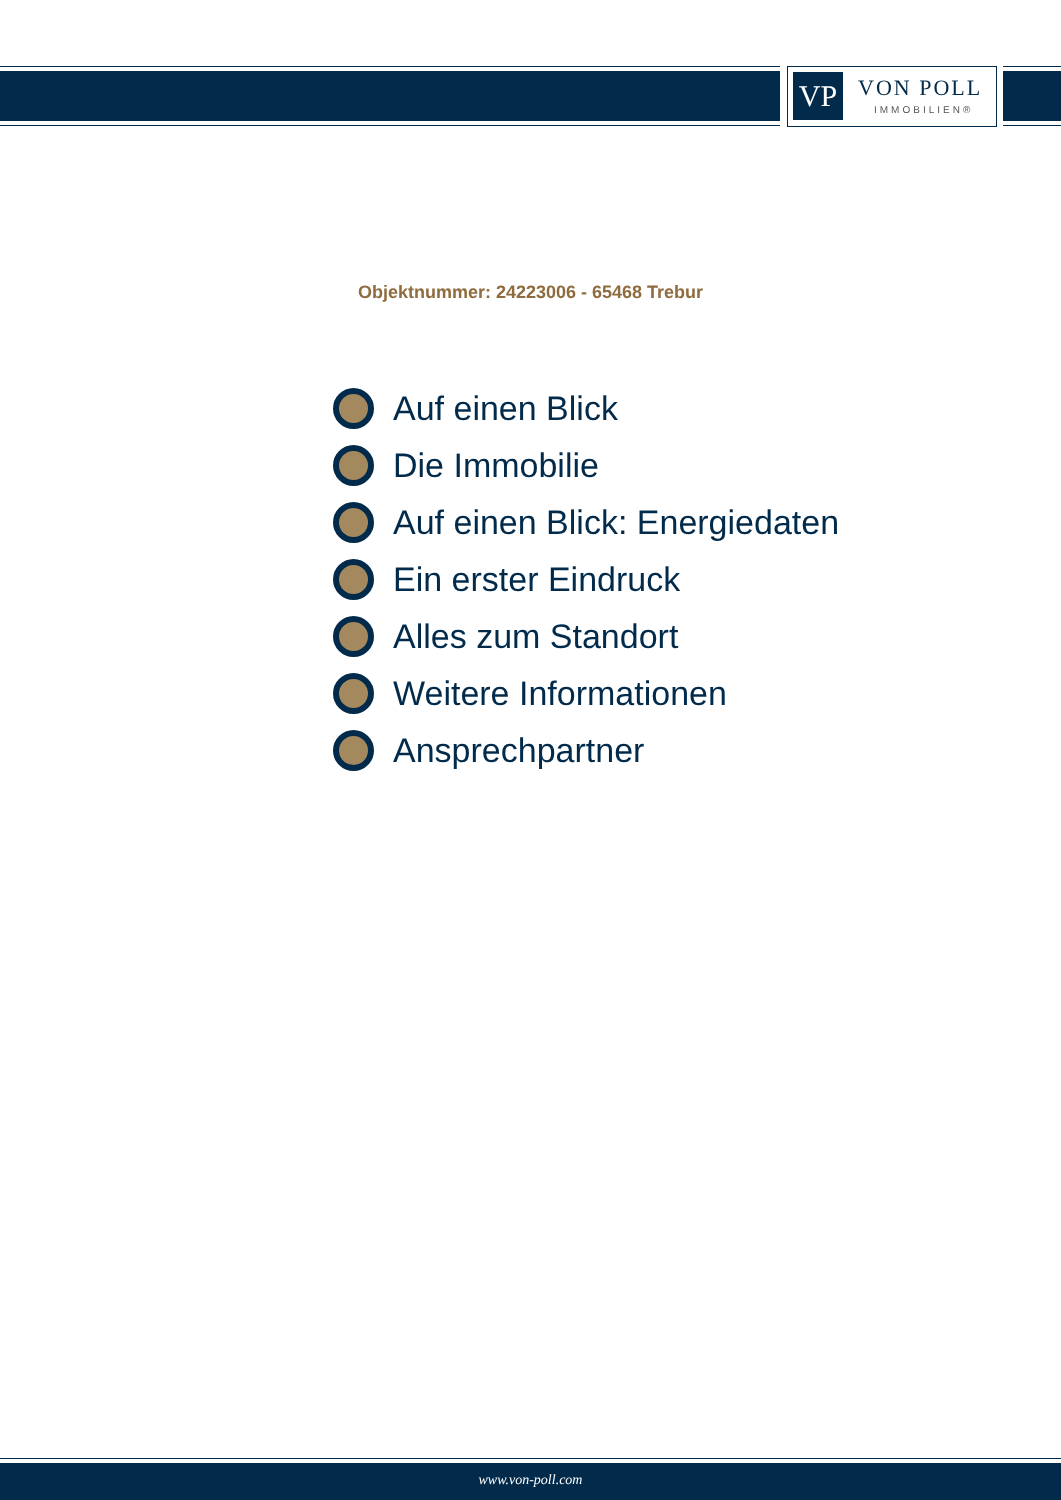VP VON POLL
IMMOBILIEN®
Objektnummer: 24223006 - 65468 Trebur
Auf einen Blick
Die Immobilie
Auf einen Blick: Energiedaten
Ein erster Eindruck
Alles zum Standort
Weitere Informationen
Ansprechpartner
www.von-poll.com